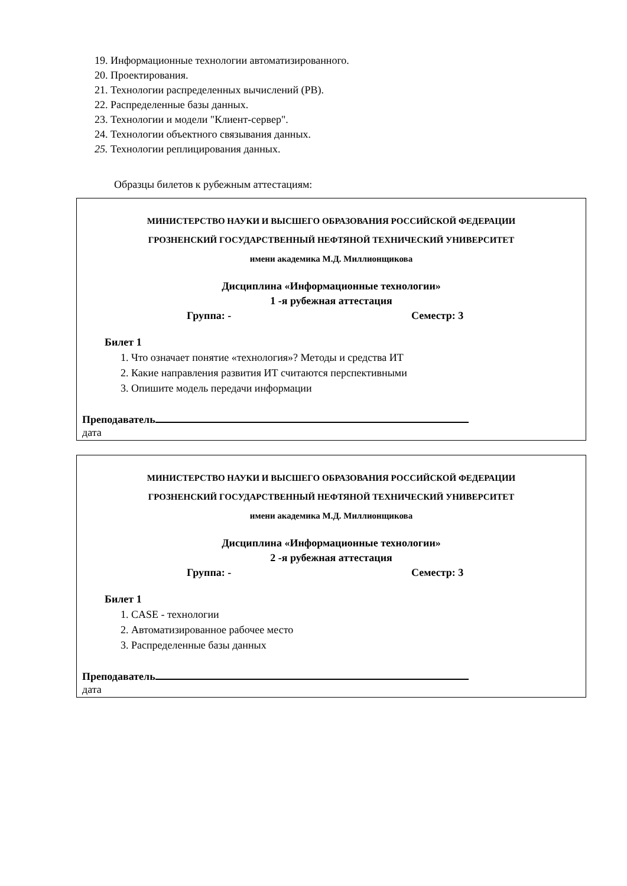19. Информационные технологии автоматизированного.
20. Проектирования.
21. Технологии распределенных вычислений (РВ).
22. Распределенные базы данных.
23. Технологии и модели "Клиент-сервер".
24. Технологии объектного связывания данных.
25. Технологии реплицирования данных.
Образцы билетов к рубежным аттестациям:
МИНИСТЕРСТВО НАУКИ И ВЫСШЕГО ОБРАЗОВАНИЯ РОССИЙСКОЙ ФЕДЕРАЦИИ
ГРОЗНЕНСКИЙ ГОСУДАРСТВЕННЫЙ НЕФТЯНОЙ ТЕХНИЧЕСКИЙ УНИВЕРСИТЕТ
имени академика М.Д. Миллионщикова
Дисциплина «Информационные технологии»
1 -я рубежная аттестация
Группа: - Семестр: 3
Билет 1
1. Что означает понятие «технология»? Методы и средства ИТ
2. Какие направления развития ИТ считаются перспективными
3. Опишите модель передачи информации
Преподаватель
дата
МИНИСТЕРСТВО НАУКИ И ВЫСШЕГО ОБРАЗОВАНИЯ РОССИЙСКОЙ ФЕДЕРАЦИИ
ГРОЗНЕНСКИЙ ГОСУДАРСТВЕННЫЙ НЕФТЯНОЙ ТЕХНИЧЕСКИЙ УНИВЕРСИТЕТ
имени академика М.Д. Миллионщикова
Дисциплина «Информационные технологии»
2 -я рубежная аттестация
Группа: - Семестр: 3
Билет 1
1. CASE - технологии
2. Автоматизированное рабочее место
3. Распределенные базы данных
Преподаватель
дата